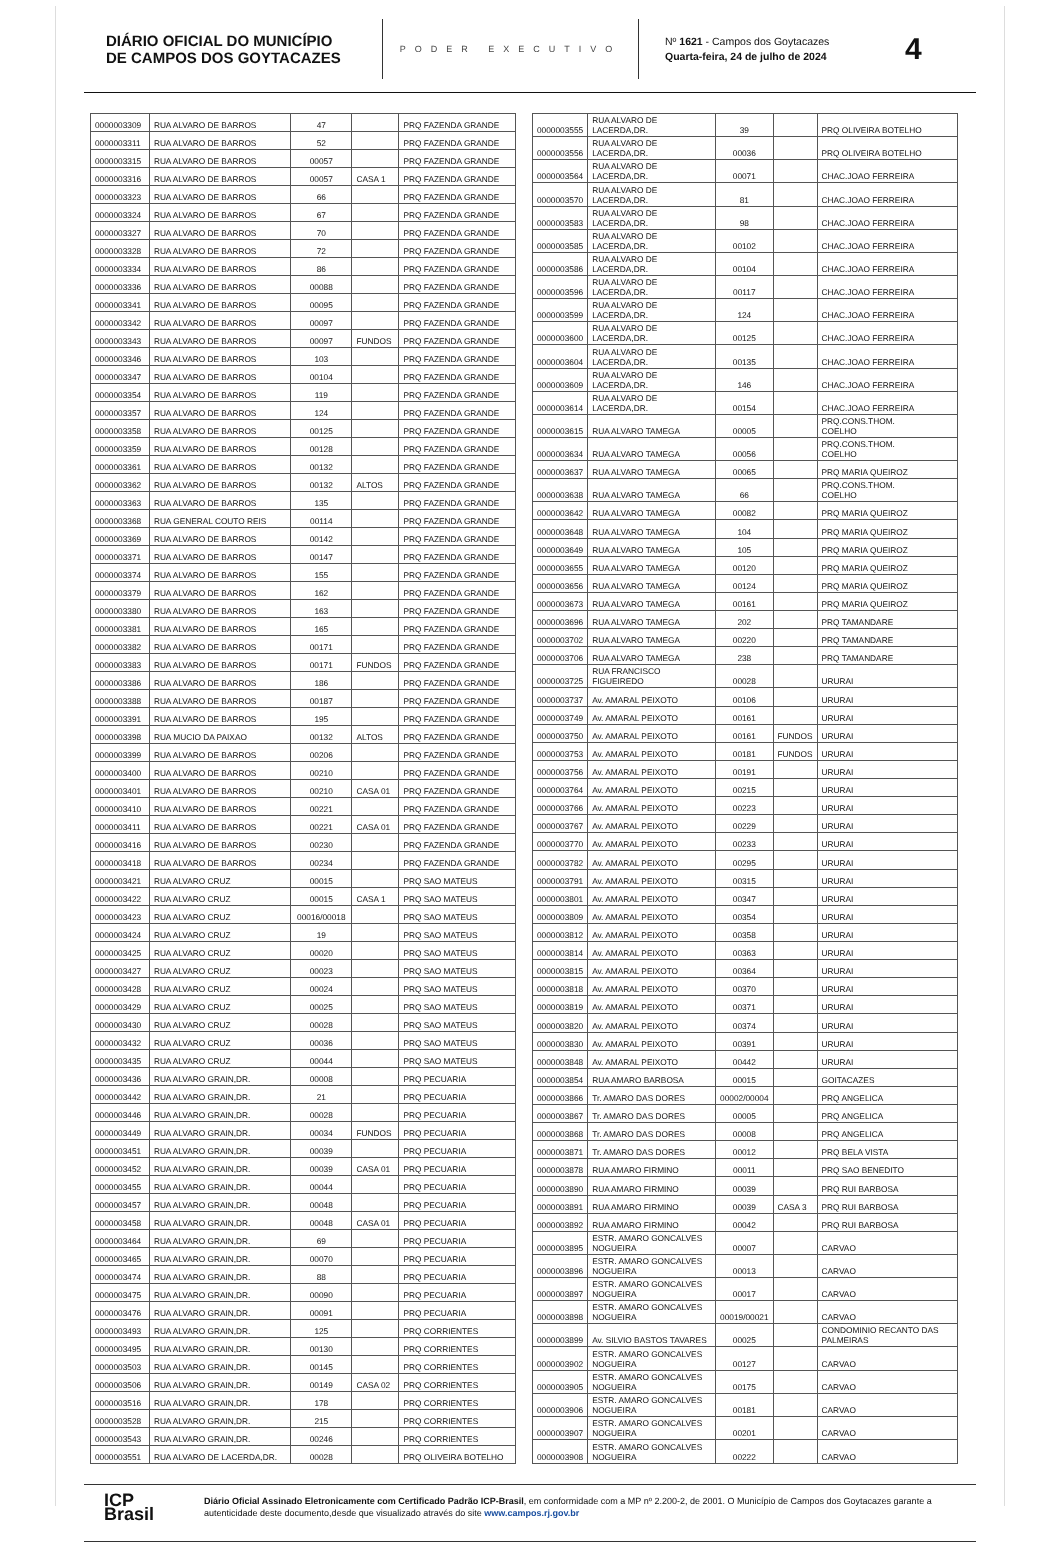DIÁRIO OFICIAL DO MUNICÍPIO
DE CAMPOS DOS GOYTACAZES
PODER EXECUTIVO
Nº 1621 - Campos dos Goytacazes
Quarta-feira, 24 de julho de 2024
4
| 0000003309 | RUA ALVARO DE BARROS | 47 | | PRQ FAZENDA GRANDE |
| 0000003311 | RUA ALVARO DE BARROS | 52 | | PRQ FAZENDA GRANDE |
| 0000003315 | RUA ALVARO DE BARROS | 00057 | | PRQ FAZENDA GRANDE |
| 0000003316 | RUA ALVARO DE BARROS | 00057 | CASA 1 | PRQ FAZENDA GRANDE |
| 0000003323 | RUA ALVARO DE BARROS | 66 | | PRQ FAZENDA GRANDE |
| 0000003324 | RUA ALVARO DE BARROS | 67 | | PRQ FAZENDA GRANDE |
| 0000003327 | RUA ALVARO DE BARROS | 70 | | PRQ FAZENDA GRANDE |
| 0000003328 | RUA ALVARO DE BARROS | 72 | | PRQ FAZENDA GRANDE |
| 0000003334 | RUA ALVARO DE BARROS | 86 | | PRQ FAZENDA GRANDE |
| 0000003336 | RUA ALVARO DE BARROS | 00088 | | PRQ FAZENDA GRANDE |
| 0000003341 | RUA ALVARO DE BARROS | 00095 | | PRQ FAZENDA GRANDE |
| 0000003342 | RUA ALVARO DE BARROS | 00097 | | PRQ FAZENDA GRANDE |
| 0000003343 | RUA ALVARO DE BARROS | 00097 | FUNDOS | PRQ FAZENDA GRANDE |
| 0000003346 | RUA ALVARO DE BARROS | 103 | | PRQ FAZENDA GRANDE |
| 0000003347 | RUA ALVARO DE BARROS | 00104 | | PRQ FAZENDA GRANDE |
| 0000003354 | RUA ALVARO DE BARROS | 119 | | PRQ FAZENDA GRANDE |
| 0000003357 | RUA ALVARO DE BARROS | 124 | | PRQ FAZENDA GRANDE |
| 0000003358 | RUA ALVARO DE BARROS | 00125 | | PRQ FAZENDA GRANDE |
| 0000003359 | RUA ALVARO DE BARROS | 00128 | | PRQ FAZENDA GRANDE |
| 0000003361 | RUA ALVARO DE BARROS | 00132 | | PRQ FAZENDA GRANDE |
| 0000003362 | RUA ALVARO DE BARROS | 00132 | ALTOS | PRQ FAZENDA GRANDE |
| 0000003363 | RUA ALVARO DE BARROS | 135 | | PRQ FAZENDA GRANDE |
| 0000003368 | RUA GENERAL COUTO REIS | 00114 | | PRQ FAZENDA GRANDE |
| 0000003369 | RUA ALVARO DE BARROS | 00142 | | PRQ FAZENDA GRANDE |
| 0000003371 | RUA ALVARO DE BARROS | 00147 | | PRQ FAZENDA GRANDE |
| 0000003374 | RUA ALVARO DE BARROS | 155 | | PRQ FAZENDA GRANDE |
| 0000003379 | RUA ALVARO DE BARROS | 162 | | PRQ FAZENDA GRANDE |
| 0000003380 | RUA ALVARO DE BARROS | 163 | | PRQ FAZENDA GRANDE |
| 0000003381 | RUA ALVARO DE BARROS | 165 | | PRQ FAZENDA GRANDE |
| 0000003382 | RUA ALVARO DE BARROS | 00171 | | PRQ FAZENDA GRANDE |
| 0000003383 | RUA ALVARO DE BARROS | 00171 | FUNDOS | PRQ FAZENDA GRANDE |
| 0000003386 | RUA ALVARO DE BARROS | 186 | | PRQ FAZENDA GRANDE |
| 0000003388 | RUA ALVARO DE BARROS | 00187 | | PRQ FAZENDA GRANDE |
| 0000003391 | RUA ALVARO DE BARROS | 195 | | PRQ FAZENDA GRANDE |
| 0000003398 | RUA MUCIO DA PAIXAO | 00132 | ALTOS | PRQ FAZENDA GRANDE |
| 0000003399 | RUA ALVARO DE BARROS | 00206 | | PRQ FAZENDA GRANDE |
| 0000003400 | RUA ALVARO DE BARROS | 00210 | | PRQ FAZENDA GRANDE |
| 0000003401 | RUA ALVARO DE BARROS | 00210 | CASA 01 | PRQ FAZENDA GRANDE |
| 0000003410 | RUA ALVARO DE BARROS | 00221 | | PRQ FAZENDA GRANDE |
| 0000003411 | RUA ALVARO DE BARROS | 00221 | CASA 01 | PRQ FAZENDA GRANDE |
| 0000003416 | RUA ALVARO DE BARROS | 00230 | | PRQ FAZENDA GRANDE |
| 0000003418 | RUA ALVARO DE BARROS | 00234 | | PRQ FAZENDA GRANDE |
| 0000003421 | RUA ALVARO CRUZ | 00015 | | PRQ SAO MATEUS |
| 0000003422 | RUA ALVARO CRUZ | 00015 | CASA 1 | PRQ SAO MATEUS |
| 0000003423 | RUA ALVARO CRUZ | 00016/00018 | | PRQ SAO MATEUS |
| 0000003424 | RUA ALVARO CRUZ | 19 | | PRQ SAO MATEUS |
| 0000003425 | RUA ALVARO CRUZ | 00020 | | PRQ SAO MATEUS |
| 0000003427 | RUA ALVARO CRUZ | 00023 | | PRQ SAO MATEUS |
| 0000003428 | RUA ALVARO CRUZ | 00024 | | PRQ SAO MATEUS |
| 0000003429 | RUA ALVARO CRUZ | 00025 | | PRQ SAO MATEUS |
| 0000003430 | RUA ALVARO CRUZ | 00028 | | PRQ SAO MATEUS |
| 0000003432 | RUA ALVARO CRUZ | 00036 | | PRQ SAO MATEUS |
| 0000003435 | RUA ALVARO CRUZ | 00044 | | PRQ SAO MATEUS |
| 0000003436 | RUA ALVARO GRAIN,DR. | 00008 | | PRQ PECUARIA |
| 0000003442 | RUA ALVARO GRAIN,DR. | 21 | | PRQ PECUARIA |
| 0000003446 | RUA ALVARO GRAIN,DR. | 00028 | | PRQ PECUARIA |
| 0000003449 | RUA ALVARO GRAIN,DR. | 00034 | FUNDOS | PRQ PECUARIA |
| 0000003451 | RUA ALVARO GRAIN,DR. | 00039 | | PRQ PECUARIA |
| 0000003452 | RUA ALVARO GRAIN,DR. | 00039 | CASA 01 | PRQ PECUARIA |
| 0000003455 | RUA ALVARO GRAIN,DR. | 00044 | | PRQ PECUARIA |
| 0000003457 | RUA ALVARO GRAIN,DR. | 00048 | | PRQ PECUARIA |
| 0000003458 | RUA ALVARO GRAIN,DR. | 00048 | CASA 01 | PRQ PECUARIA |
| 0000003464 | RUA ALVARO GRAIN,DR. | 69 | | PRQ PECUARIA |
| 0000003465 | RUA ALVARO GRAIN,DR. | 00070 | | PRQ PECUARIA |
| 0000003474 | RUA ALVARO GRAIN,DR. | 88 | | PRQ PECUARIA |
| 0000003475 | RUA ALVARO GRAIN,DR. | 00090 | | PRQ PECUARIA |
| 0000003476 | RUA ALVARO GRAIN,DR. | 00091 | | PRQ PECUARIA |
| 0000003493 | RUA ALVARO GRAIN,DR. | 125 | | PRQ CORRIENTES |
| 0000003495 | RUA ALVARO GRAIN,DR. | 00130 | | PRQ CORRIENTES |
| 0000003503 | RUA ALVARO GRAIN,DR. | 00145 | | PRQ CORRIENTES |
| 0000003506 | RUA ALVARO GRAIN,DR. | 00149 | CASA 02 | PRQ CORRIENTES |
| 0000003516 | RUA ALVARO GRAIN,DR. | 178 | | PRQ CORRIENTES |
| 0000003528 | RUA ALVARO GRAIN,DR. | 215 | | PRQ CORRIENTES |
| 0000003543 | RUA ALVARO GRAIN,DR. | 00246 | | PRQ CORRIENTES |
| 0000003551 | RUA ALVARO DE LACERDA,DR. | 00028 | | PRQ OLIVEIRA BOTELHO |
| 0000003555 | RUA ALVARO DE LACERDA,DR. | 39 | | PRQ OLIVEIRA BOTELHO |
| 0000003556 | RUA ALVARO DE LACERDA,DR. | 00036 | | PRQ OLIVEIRA BOTELHO |
| 0000003564 | RUA ALVARO DE LACERDA,DR. | 00071 | | CHAC.JOAO FERREIRA |
| 0000003570 | RUA ALVARO DE LACERDA,DR. | 81 | | CHAC.JOAO FERREIRA |
| 0000003583 | RUA ALVARO DE LACERDA,DR. | 98 | | CHAC.JOAO FERREIRA |
| 0000003585 | RUA ALVARO DE LACERDA,DR. | 00102 | | CHAC.JOAO FERREIRA |
| 0000003586 | RUA ALVARO DE LACERDA,DR. | 00104 | | CHAC.JOAO FERREIRA |
| 0000003596 | RUA ALVARO DE LACERDA,DR. | 00117 | | CHAC.JOAO FERREIRA |
| 0000003599 | RUA ALVARO DE LACERDA,DR. | 124 | | CHAC.JOAO FERREIRA |
| 0000003600 | RUA ALVARO DE LACERDA,DR. | 00125 | | CHAC.JOAO FERREIRA |
| 0000003604 | RUA ALVARO DE LACERDA,DR. | 00135 | | CHAC.JOAO FERREIRA |
| 0000003609 | RUA ALVARO DE LACERDA,DR. | 146 | | CHAC.JOAO FERREIRA |
| 0000003614 | RUA ALVARO DE LACERDA,DR. | 00154 | | CHAC.JOAO FERREIRA |
| 0000003615 | RUA ALVARO TAMEGA | 00005 | | PRQ.CONS.THOM. COELHO |
| 0000003634 | RUA ALVARO TAMEGA | 00056 | | PRQ.CONS.THOM. COELHO |
| 0000003637 | RUA ALVARO TAMEGA | 00065 | | PRQ MARIA QUEIROZ |
| 0000003638 | RUA ALVARO TAMEGA | 66 | | PRQ.CONS.THOM. COELHO |
| 0000003642 | RUA ALVARO TAMEGA | 00082 | | PRQ MARIA QUEIROZ |
| 0000003648 | RUA ALVARO TAMEGA | 104 | | PRQ MARIA QUEIROZ |
| 0000003649 | RUA ALVARO TAMEGA | 105 | | PRQ MARIA QUEIROZ |
| 0000003655 | RUA ALVARO TAMEGA | 00120 | | PRQ MARIA QUEIROZ |
| 0000003656 | RUA ALVARO TAMEGA | 00124 | | PRQ MARIA QUEIROZ |
| 0000003673 | RUA ALVARO TAMEGA | 00161 | | PRQ MARIA QUEIROZ |
| 0000003696 | RUA ALVARO TAMEGA | 202 | | PRQ TAMANDARE |
| 0000003702 | RUA ALVARO TAMEGA | 00220 | | PRQ TAMANDARE |
| 0000003706 | RUA ALVARO TAMEGA | 238 | | PRQ TAMANDARE |
| 0000003725 | RUA FRANCISCO FIGUEIREDO | 00028 | | URURAI |
| 0000003737 | Av. AMARAL PEIXOTO | 00106 | | URURAI |
| 0000003749 | Av. AMARAL PEIXOTO | 00161 | | URURAI |
| 0000003750 | Av. AMARAL PEIXOTO | 00161 | FUNDOS | URURAI |
| 0000003753 | Av. AMARAL PEIXOTO | 00181 | FUNDOS | URURAI |
| 0000003756 | Av. AMARAL PEIXOTO | 00191 | | URURAI |
| 0000003764 | Av. AMARAL PEIXOTO | 00215 | | URURAI |
| 0000003766 | Av. AMARAL PEIXOTO | 00223 | | URURAI |
| 0000003767 | Av. AMARAL PEIXOTO | 00229 | | URURAI |
| 0000003770 | Av. AMARAL PEIXOTO | 00233 | | URURAI |
| 0000003782 | Av. AMARAL PEIXOTO | 00295 | | URURAI |
| 0000003791 | Av. AMARAL PEIXOTO | 00315 | | URURAI |
| 0000003801 | Av. AMARAL PEIXOTO | 00347 | | URURAI |
| 0000003809 | Av. AMARAL PEIXOTO | 00354 | | URURAI |
| 0000003812 | Av. AMARAL PEIXOTO | 00358 | | URURAI |
| 0000003814 | Av. AMARAL PEIXOTO | 00363 | | URURAI |
| 0000003815 | Av. AMARAL PEIXOTO | 00364 | | URURAI |
| 0000003818 | Av. AMARAL PEIXOTO | 00370 | | URURAI |
| 0000003819 | Av. AMARAL PEIXOTO | 00371 | | URURAI |
| 0000003820 | Av. AMARAL PEIXOTO | 00374 | | URURAI |
| 0000003830 | Av. AMARAL PEIXOTO | 00391 | | URURAI |
| 0000003848 | Av. AMARAL PEIXOTO | 00442 | | URURAI |
| 0000003854 | RUA AMARO BARBOSA | 00015 | | GOITACAZES |
| 0000003866 | Tr. AMARO DAS DORES | 00002/00004 | | PRQ ANGELICA |
| 0000003867 | Tr. AMARO DAS DORES | 00005 | | PRQ ANGELICA |
| 0000003868 | Tr. AMARO DAS DORES | 00008 | | PRQ ANGELICA |
| 0000003871 | Tr. AMARO DAS DORES | 00012 | | PRQ BELA VISTA |
| 0000003878 | RUA AMARO FIRMINO | 00011 | | PRQ SAO BENEDITO |
| 0000003890 | RUA AMARO FIRMINO | 00039 | | PRQ RUI BARBOSA |
| 0000003891 | RUA AMARO FIRMINO | 00039 | CASA 3 | PRQ RUI BARBOSA |
| 0000003892 | RUA AMARO FIRMINO | 00042 | | PRQ RUI BARBOSA |
| 0000003895 | ESTR. AMARO GONCALVES NOGUEIRA | 00007 | | CARVAO |
| 0000003896 | ESTR. AMARO GONCALVES NOGUEIRA | 00013 | | CARVAO |
| 0000003897 | ESTR. AMARO GONCALVES NOGUEIRA | 00017 | | CARVAO |
| 0000003898 | ESTR. AMARO GONCALVES NOGUEIRA | 00019/00021 | | CARVAO |
| 0000003899 | Av. SILVIO BASTOS TAVARES | 00025 | | CONDOMINIO RECANTO DAS PALMEIRAS |
| 0000003902 | ESTR. AMARO GONCALVES NOGUEIRA | 00127 | | CARVAO |
| 0000003905 | ESTR. AMARO GONCALVES NOGUEIRA | 00175 | | CARVAO |
| 0000003906 | ESTR. AMARO GONCALVES NOGUEIRA | 00181 | | CARVAO |
| 0000003907 | ESTR. AMARO GONCALVES NOGUEIRA | 00201 | | CARVAO |
| 0000003908 | ESTR. AMARO GONCALVES NOGUEIRA | 00222 | | CARVAO |
ICP
Brasil
Diário Oficial Assinado Eletronicamente com Certificado Padrão ICP-Brasil, em conformidade com a MP nº 2.200-2, de 2001. O Município de Campos dos Goytacazes garante a autenticidade deste documento,desde que visualizado através do site www.campos.rj.gov.br